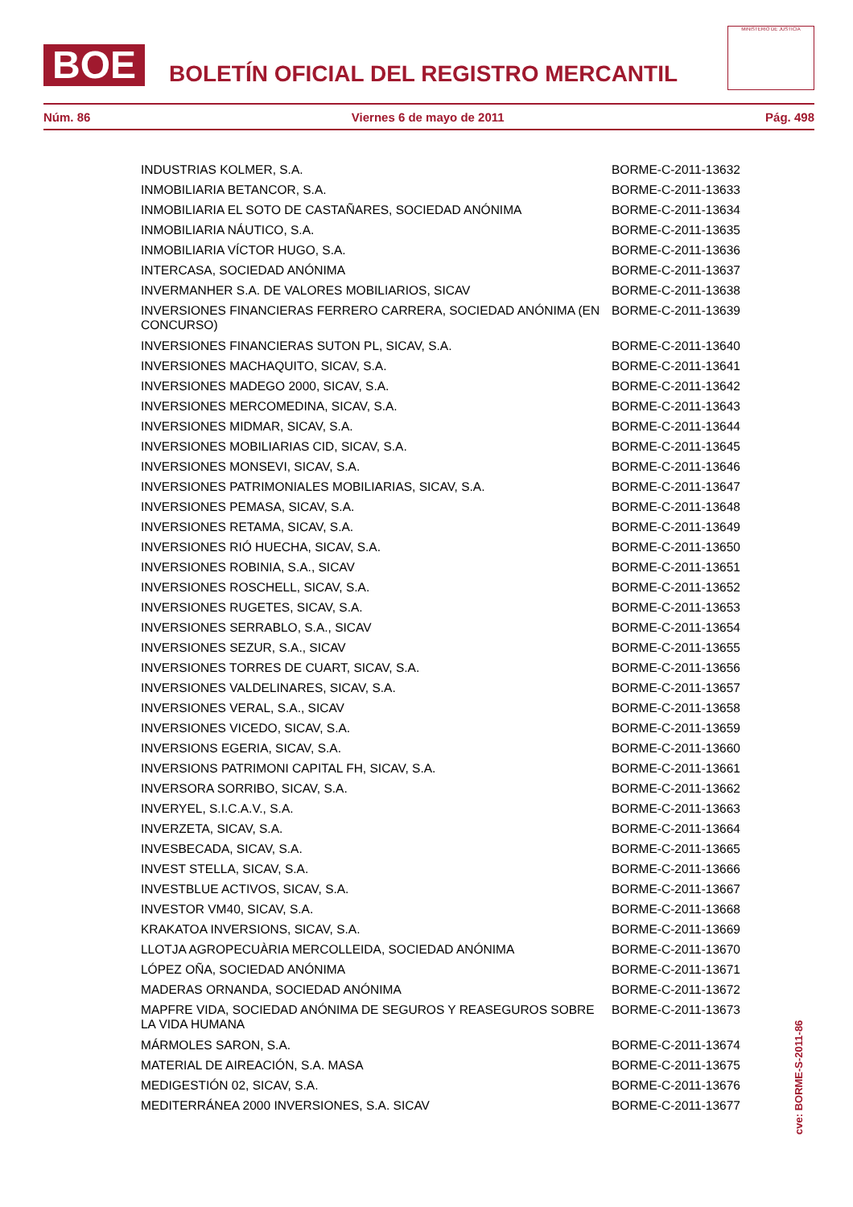BOE
BOLETÍN OFICIAL DEL REGISTRO MERCANTIL
MINISTERIO DE JUSTICIA
Núm. 86 Viernes 6 de mayo de 2011 Pág. 498
| INDUSTRIAS KOLMER, S.A. | BORME-C-2011-13632 |
| INMOBILIARIA BETANCOR, S.A. | BORME-C-2011-13633 |
| INMOBILIARIA EL SOTO DE CASTAÑARES, SOCIEDAD ANÓNIMA | BORME-C-2011-13634 |
| INMOBILIARIA NÁUTICO, S.A. | BORME-C-2011-13635 |
| INMOBILIARIA VÍCTOR HUGO, S.A. | BORME-C-2011-13636 |
| INTERCASA, SOCIEDAD ANÓNIMA | BORME-C-2011-13637 |
| INVERMANHER S.A. DE VALORES MOBILIARIOS, SICAV | BORME-C-2011-13638 |
| INVERSIONES FINANCIERAS FERRERO CARRERA, SOCIEDAD ANÓNIMA (EN CONCURSO) | BORME-C-2011-13639 |
| INVERSIONES FINANCIERAS SUTON PL, SICAV, S.A. | BORME-C-2011-13640 |
| INVERSIONES MACHAQUITO, SICAV, S.A. | BORME-C-2011-13641 |
| INVERSIONES MADEGO 2000, SICAV, S.A. | BORME-C-2011-13642 |
| INVERSIONES MERCOMEDINA, SICAV, S.A. | BORME-C-2011-13643 |
| INVERSIONES MIDMAR, SICAV, S.A. | BORME-C-2011-13644 |
| INVERSIONES MOBILIARIAS CID, SICAV, S.A. | BORME-C-2011-13645 |
| INVERSIONES MONSEVI, SICAV, S.A. | BORME-C-2011-13646 |
| INVERSIONES PATRIMONIALES MOBILIARIAS, SICAV, S.A. | BORME-C-2011-13647 |
| INVERSIONES PEMASA, SICAV, S.A. | BORME-C-2011-13648 |
| INVERSIONES RETAMA, SICAV, S.A. | BORME-C-2011-13649 |
| INVERSIONES RIÓ HUECHA, SICAV, S.A. | BORME-C-2011-13650 |
| INVERSIONES ROBINIA, S.A., SICAV | BORME-C-2011-13651 |
| INVERSIONES ROSCHELL, SICAV, S.A. | BORME-C-2011-13652 |
| INVERSIONES RUGETES, SICAV, S.A. | BORME-C-2011-13653 |
| INVERSIONES SERRABLO, S.A., SICAV | BORME-C-2011-13654 |
| INVERSIONES SEZUR, S.A., SICAV | BORME-C-2011-13655 |
| INVERSIONES TORRES DE CUART, SICAV, S.A. | BORME-C-2011-13656 |
| INVERSIONES VALDELINARES, SICAV, S.A. | BORME-C-2011-13657 |
| INVERSIONES VERAL, S.A., SICAV | BORME-C-2011-13658 |
| INVERSIONES VICEDO, SICAV, S.A. | BORME-C-2011-13659 |
| INVERSIONS EGERIA, SICAV, S.A. | BORME-C-2011-13660 |
| INVERSIONS PATRIMONI CAPITAL FH, SICAV, S.A. | BORME-C-2011-13661 |
| INVERSORA SORRIBO, SICAV, S.A. | BORME-C-2011-13662 |
| INVERYEL, S.I.C.A.V., S.A. | BORME-C-2011-13663 |
| INVERZETA, SICAV, S.A. | BORME-C-2011-13664 |
| INVESBECADA, SICAV, S.A. | BORME-C-2011-13665 |
| INVEST STELLA, SICAV, S.A. | BORME-C-2011-13666 |
| INVESTBLUE ACTIVOS, SICAV, S.A. | BORME-C-2011-13667 |
| INVESTOR VM40, SICAV, S.A. | BORME-C-2011-13668 |
| KRAKATOA INVERSIONS, SICAV, S.A. | BORME-C-2011-13669 |
| LLOTJA AGROPECUÀRIA MERCOLLEIDA, SOCIEDAD ANÓNIMA | BORME-C-2011-13670 |
| LÓPEZ OÑA, SOCIEDAD ANÓNIMA | BORME-C-2011-13671 |
| MADERAS ORNANDA, SOCIEDAD ANÓNIMA | BORME-C-2011-13672 |
| MAPFRE VIDA, SOCIEDAD ANÓNIMA DE SEGUROS Y REASEGUROS SOBRE LA VIDA HUMANA | BORME-C-2011-13673 |
| MÁRMOLES SARON, S.A. | BORME-C-2011-13674 |
| MATERIAL DE AIREACIÓN, S.A. MASA | BORME-C-2011-13675 |
| MEDIGESTIÓN 02, SICAV, S.A. | BORME-C-2011-13676 |
| MEDITERRÁNEA 2000 INVERSIONES, S.A. SICAV | BORME-C-2011-13677 |
cve: BORME-S-2011-86